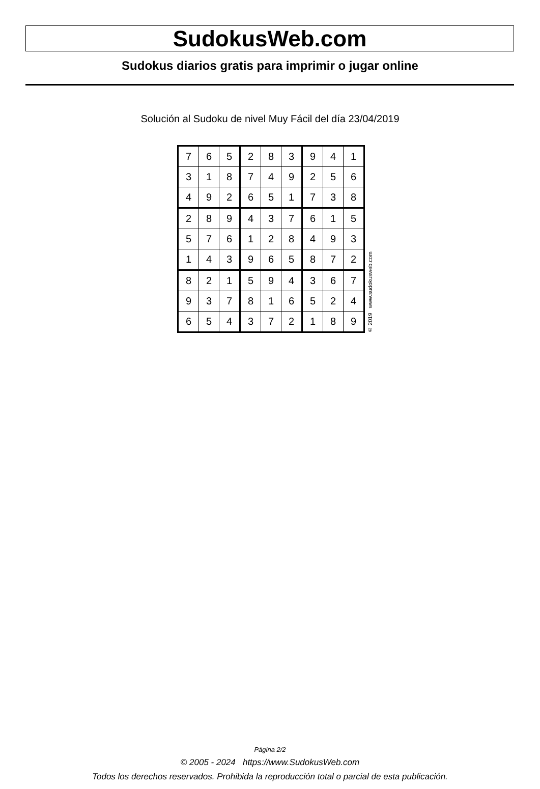SudokusWeb.com
Sudokus diarios gratis para imprimir o jugar online
Solución al Sudoku de nivel Muy Fácil del día 23/04/2019
| 7 | 6 | 5 | 2 | 8 | 3 | 9 | 4 | 1 |
| 3 | 1 | 8 | 7 | 4 | 9 | 2 | 5 | 6 |
| 4 | 9 | 2 | 6 | 5 | 1 | 7 | 3 | 8 |
| 2 | 8 | 9 | 4 | 3 | 7 | 6 | 1 | 5 |
| 5 | 7 | 6 | 1 | 2 | 8 | 4 | 9 | 3 |
| 1 | 4 | 3 | 9 | 6 | 5 | 8 | 7 | 2 |
| 8 | 2 | 1 | 5 | 9 | 4 | 3 | 6 | 7 |
| 9 | 3 | 7 | 8 | 1 | 6 | 5 | 2 | 4 |
| 6 | 5 | 4 | 3 | 7 | 2 | 1 | 8 | 9 |
© 2019 www.sudokusweb.com
Página 2/2
© 2005 - 2024 https://www.SudokusWeb.com
Todos los derechos reservados. Prohibida la reproducción total o parcial de esta publicación.